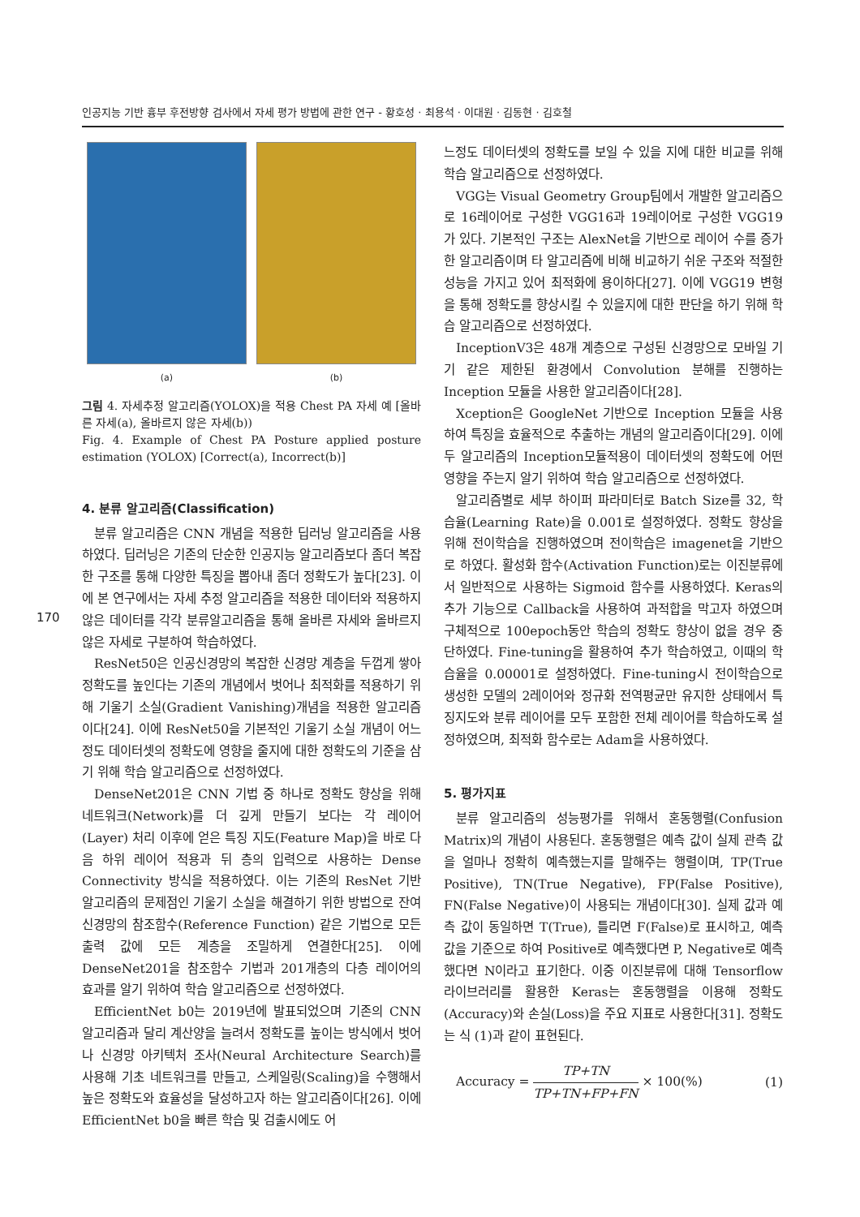인공지능 기반 흉부 후전방향 검사에서 자세 평가 방법에 관한 연구 - 황호성 · 최용석 · 이대원 · 김동현 · 김호철
170
(a) (b)
그림 4. 자세추정 알고리즘(YOLOX)을 적용 Chest PA 자세 예 [올바른 자세(a), 올바르지 않은 자세(b))
Fig. 4. Example of Chest PA Posture applied posture estimation (YOLOX) [Correct(a), Incorrect(b)]
4. 분류 알고리즘(Classification)
분류 알고리즘은 CNN 개념을 적용한 딥러닝 알고리즘을 사용하였다. 딥러닝은 기존의 단순한 인공지능 알고리즘보다 좀더 복잡한 구조를 통해 다양한 특징을 뽑아내 좀더 정확도가 높다[23]. 이에 본 연구에서는 자세 추정 알고리즘을 적용한 데이터와 적용하지 않은 데이터를 각각 분류알고리즘을 통해 올바른 자세와 올바르지 않은 자세로 구분하여 학습하였다.
ResNet50은 인공신경망의 복잡한 신경망 계층을 두껍게 쌓아 정확도를 높인다는 기존의 개념에서 벗어나 최적화를 적용하기 위해 기울기 소실(Gradient Vanishing)개념을 적용한 알고리즘이다[24]. 이에 ResNet50을 기본적인 기울기 소실 개념이 어느정도 데이터셋의 정확도에 영향을 줄지에 대한 정확도의 기준을 삼기 위해 학습 알고리즘으로 선정하였다.
DenseNet201은 CNN 기법 중 하나로 정확도 향상을 위해 네트워크(Network)를 더 깊게 만들기 보다는 각 레이어(Layer) 처리 이후에 얻은 특징 지도(Feature Map)을 바로 다음 하위 레이어 적용과 뒤 층의 입력으로 사용하는 Dense Connectivity 방식을 적용하였다. 이는 기존의 ResNet 기반 알고리즘의 문제점인 기울기 소실을 해결하기 위한 방법으로 잔여 신경망의 참조함수(Reference Function) 같은 기법으로 모든 출력 값에 모든 계층을 조밀하게 연결한다[25]. 이에 DenseNet201을 참조함수 기법과 201개층의 다층 레이어의 효과를 알기 위하여 학습 알고리즘으로 선정하였다.
EfficientNet b0는 2019년에 발표되었으며 기존의 CNN 알고리즘과 달리 계산양을 늘려서 정확도를 높이는 방식에서 벗어나 신경망 아키텍처 조사(Neural Architecture Search)를 사용해 기초 네트워크를 만들고, 스케일링(Scaling)을 수행해서 높은 정확도와 효율성을 달성하고자 하는 알고리즘이다[26]. 이에 EfficientNet b0을 빠른 학습 및 검출시에도 어
느정도 데이터셋의 정확도를 보일 수 있을 지에 대한 비교를 위해 학습 알고리즘으로 선정하였다.
VGG는 Visual Geometry Group팀에서 개발한 알고리즘으로 16레이어로 구성한 VGG16과 19레이어로 구성한 VGG19가 있다. 기본적인 구조는 AlexNet을 기반으로 레이어 수를 증가한 알고리즘이며 타 알고리즘에 비해 비교하기 쉬운 구조와 적절한 성능을 가지고 있어 최적화에 용이하다[27]. 이에 VGG19 변형을 통해 정확도를 향상시킬 수 있을지에 대한 판단을 하기 위해 학습 알고리즘으로 선정하였다.
InceptionV3은 48개 계층으로 구성된 신경망으로 모바일 기기 같은 제한된 환경에서 Convolution 분해를 진행하는 Inception 모듈을 사용한 알고리즘이다[28].
Xception은 GoogleNet 기반으로 Inception 모듈을 사용하여 특징을 효율적으로 추출하는 개념의 알고리즘이다[29]. 이에 두 알고리즘의 Inception모듈적용이 데이터셋의 정확도에 어떤 영향을 주는지 알기 위하여 학습 알고리즘으로 선정하였다.
알고리즘별로 세부 하이퍼 파라미터로 Batch Size를 32, 학습율(Learning Rate)을 0.001로 설정하였다. 정확도 향상을 위해 전이학습을 진행하였으며 전이학습은 imagenet을 기반으로 하였다. 활성화 함수(Activation Function)로는 이진분류에서 일반적으로 사용하는 Sigmoid 함수를 사용하였다. Keras의 추가 기능으로 Callback을 사용하여 과적합을 막고자 하였으며 구체적으로 100epoch동안 학습의 정확도 향상이 없을 경우 중단하였다. Fine-tuning을 활용하여 추가 학습하였고, 이때의 학습율을 0.00001로 설정하였다. Fine-tuning시 전이학습으로 생성한 모델의 2레이어와 정규화 전역평균만 유지한 상태에서 특징지도와 분류 레이어를 모두 포함한 전체 레이어를 학습하도록 설정하였으며, 최적화 함수로는 Adam을 사용하였다.
5. 평가지표
분류 알고리즘의 성능평가를 위해서 혼동행렬(Confusion Matrix)의 개념이 사용된다. 혼동행렬은 예측 값이 실제 관측 값을 얼마나 정확히 예측했는지를 말해주는 행렬이며, TP(True Positive), TN(True Negative), FP(False Positive), FN(False Negative)이 사용되는 개념이다[30]. 실제 값과 예측 값이 동일하면 T(True), 틀리면 F(False)로 표시하고, 예측 값을 기준으로 하여 Positive로 예측했다면 P, Negative로 예측했다면 N이라고 표기한다. 이중 이진분류에 대해 Tensorflow 라이브러리를 활용한 Keras는 혼동행렬을 이용해 정확도(Accuracy)와 손실(Loss)을 주요 지표로 사용한다[31]. 정확도는 식 (1)과 같이 표현된다.
Accuracy = TP+TN TP+TN+FP+FN × 100(%) (1)